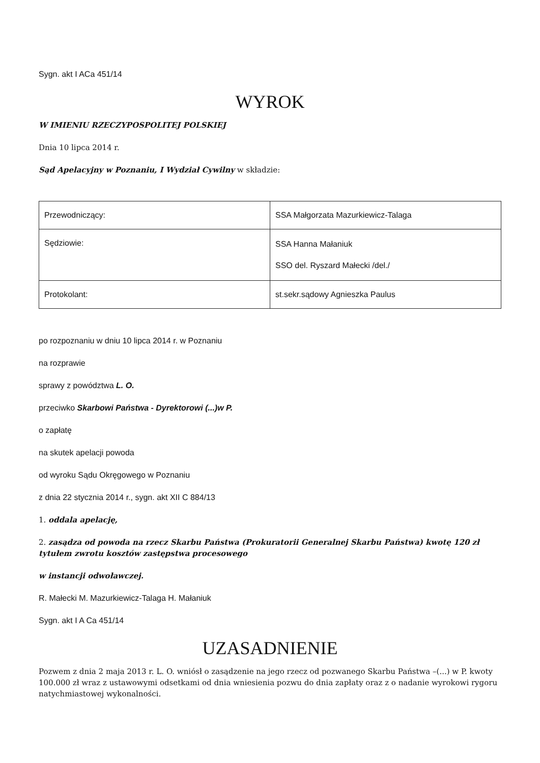Sygn. akt I ACa 451/14
WYROK
W IMIENIU RZECZYPOSPOLITEJ POLSKIEJ
Dnia 10 lipca 2014 r.
Sąd Apelacyjny w Poznaniu, I Wydział Cywilny w składzie:
| Przewodniczący: | SSA Małgorzata Mazurkiewicz-Talaga |
| Sędziowie: | SSA Hanna Małaniuk SSO del. Ryszard Małecki /del./ |
| Protokolant: | st.sekr.sądowy Agnieszka Paulus |
po rozpoznaniu w dniu 10 lipca 2014 r. w Poznaniu
na rozprawie
sprawy z powództwa L. O.
przeciwko Skarbowi Państwa - Dyrektorowi (...)w P.
o zapłatę
na skutek apelacji powoda
od wyroku Sądu Okręgowego w Poznaniu
z dnia 22 stycznia 2014 r., sygn. akt XII C 884/13
1. oddala apelację,
2. zasądza od powoda na rzecz Skarbu Państwa (Prokuratorii Generalnej Skarbu Państwa) kwotę 120 zł tytułem zwrotu kosztów zastępstwa procesowego
w instancji odwoławczej.
R. Małecki M. Mazurkiewicz-Talaga H. Małaniuk
Sygn. akt I A Ca 451/14
UZASADNIENIE
Pozwem z dnia 2 maja 2013 r. L. O. wniósł o zasądzenie na jego rzecz od pozwanego Skarbu Państwa –(...) w P. kwoty 100.000 zł wraz z ustawowymi odsetkami od dnia wniesienia pozwu do dnia zapłaty oraz z o nadanie wyrokowi rygoru natychmiastowej wykonalności.